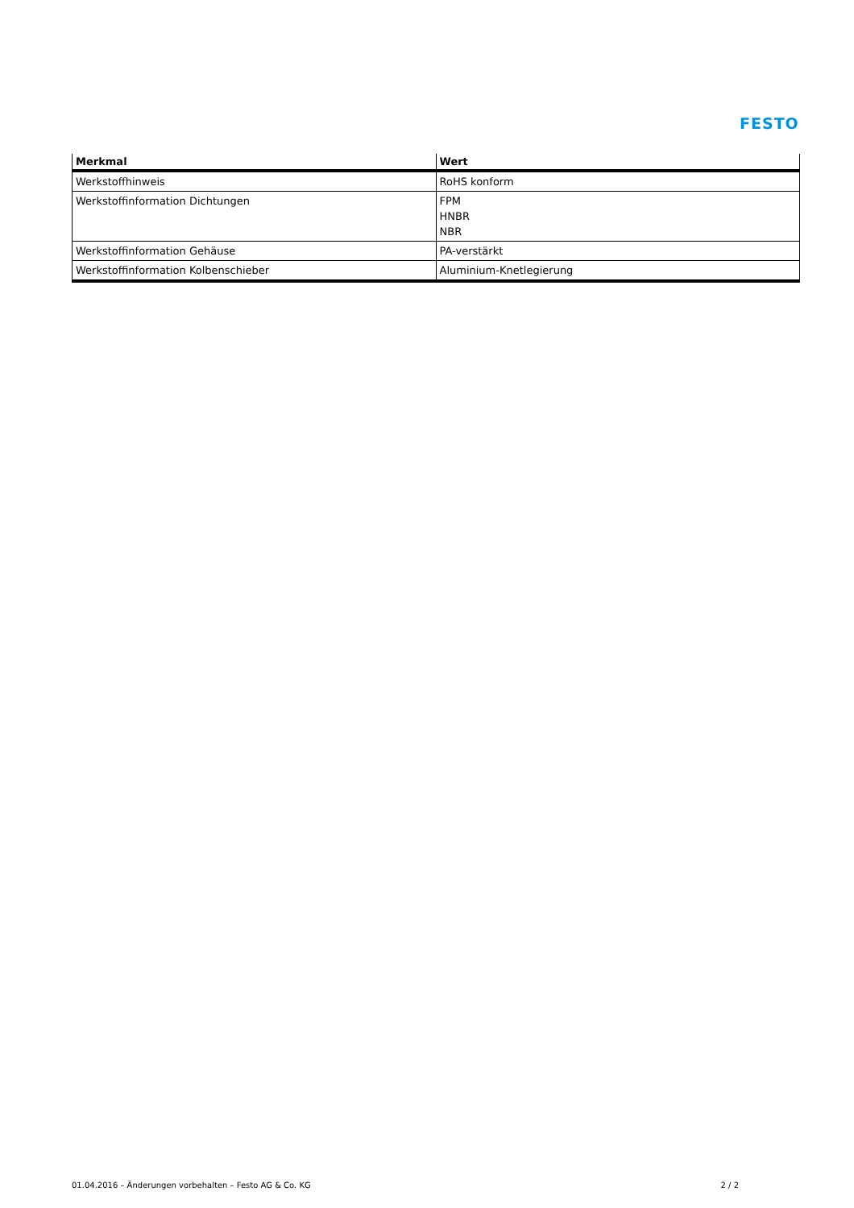FESTO
| Merkmal | Wert |
| --- | --- |
| Werkstoffhinweis | RoHS konform |
| Werkstoffinformation Dichtungen | FPM HNBR NBR |
| Werkstoffinformation Gehäuse | PA-verstärkt |
| Werkstoffinformation Kolbenschieber | Aluminium-Knetlegierung |
01.04.2016 – Änderungen vorbehalten – Festo AG & Co. KG 2 / 2